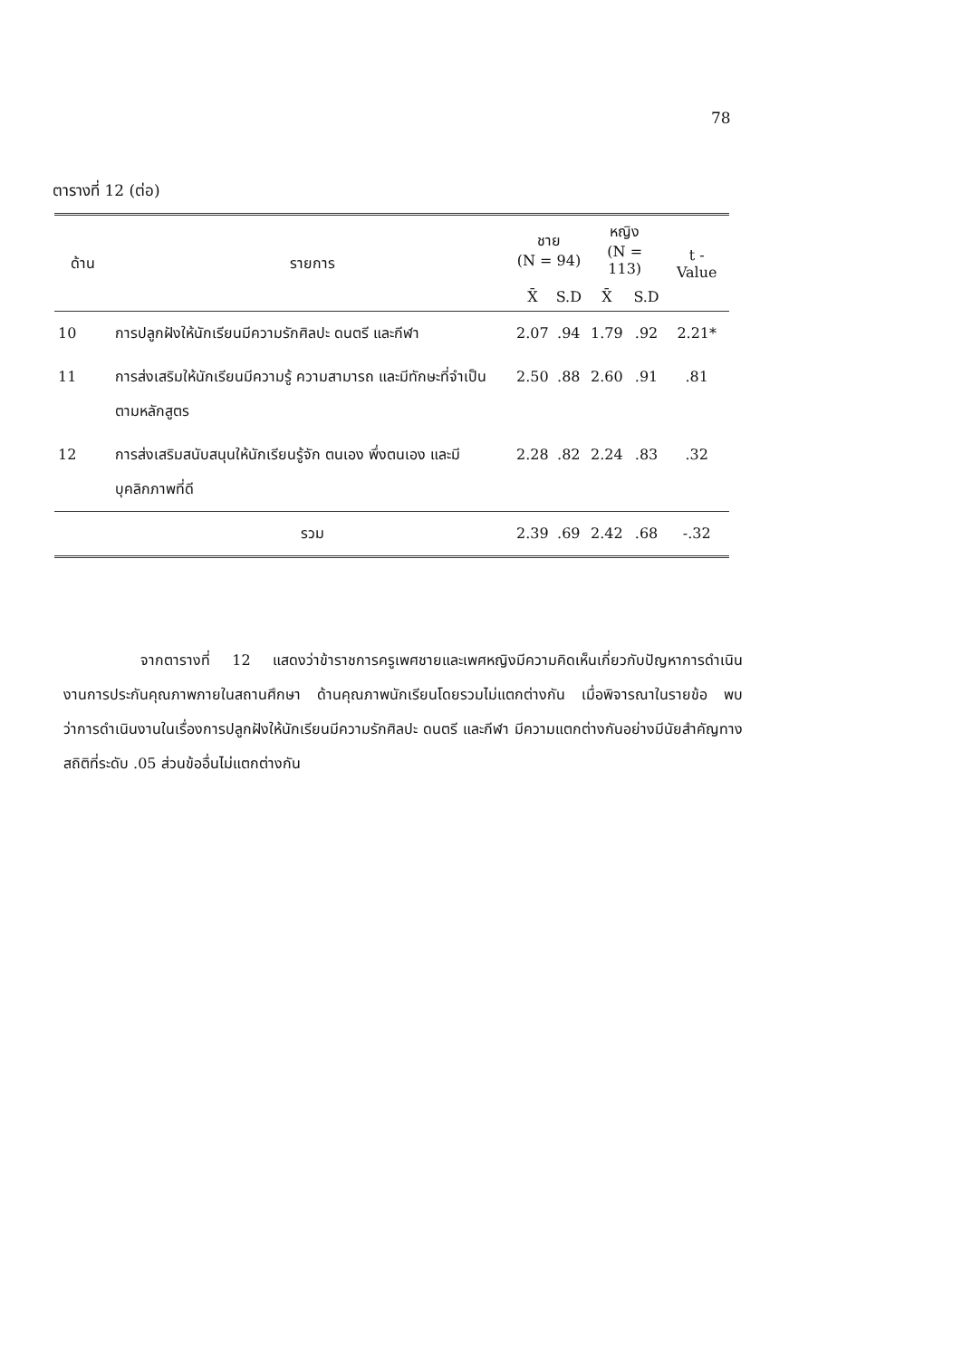78
ตารางที่ 12 (ต่อ)
| ด้าน | รายการ | ชาย (N = 94) | | หญิง (N = 113) | | t - Value |
| --- | --- | --- | --- | --- | --- | --- |
| | | X̄ | S.D | X̄ | S.D | |
| 10 | การปลูกฝังให้นักเรียนมีความรักศิลปะ ดนตรี และกีฬา | 2.07 | .94 | 1.79 | .92 | 2.21* |
| 11 | การส่งเสริมให้นักเรียนมีความรู้ ความสามารถ และมีทักษะที่จำเป็นตามหลักสูตร | 2.50 | .88 | 2.60 | .91 | .81 |
| 12 | การส่งเสริมสนับสนุนให้นักเรียนรู้จัก ตนเอง พึ่งตนเอง และมีบุคลิกภาพที่ดี | 2.28 | .82 | 2.24 | .83 | .32 |
| | รวม | 2.39 | .69 | 2.42 | .68 | -.32 |
จากตารางที่ 12 แสดงว่าข้าราชการครูเพศชายและเพศหญิงมีความคิดเห็นเกี่ยวกับปัญหาการดำเนินงานการประกันคุณภาพภายในสถานศึกษา ด้านคุณภาพนักเรียนโดยรวมไม่แตกต่างกัน เมื่อพิจารณาในรายข้อ พบว่าการดำเนินงานในเรื่องการปลูกฝังให้นักเรียนมีความรักศิลปะ ดนตรี และกีฬา มีความแตกต่างกันอย่างมีนัยสำคัญทางสถิติที่ระดับ .05 ส่วนข้ออื่นไม่แตกต่างกัน